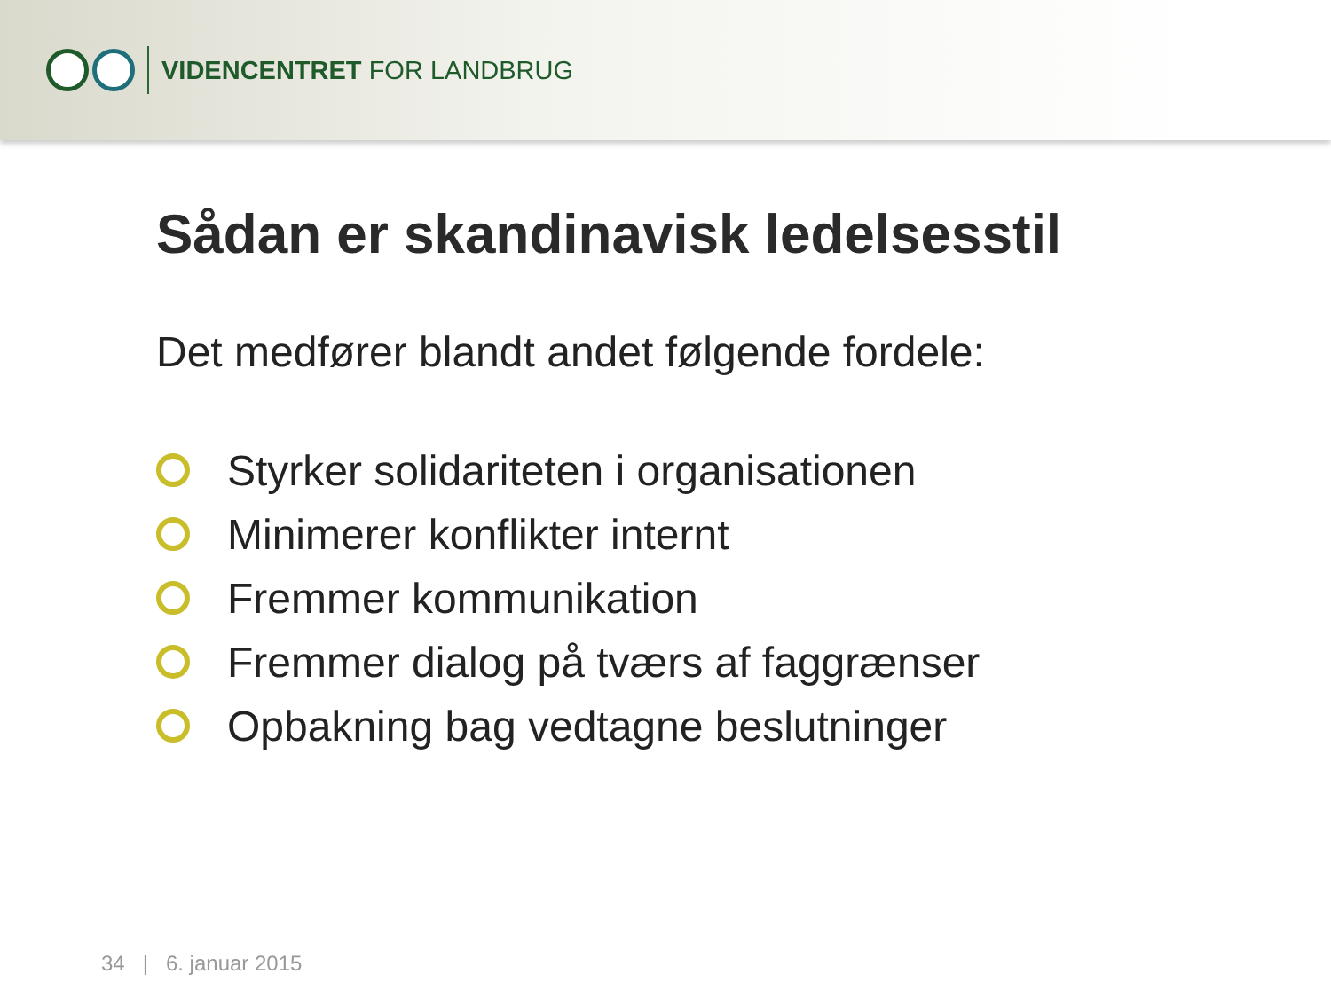VIDENCENTRET FOR LANDBRUG
Sådan er skandinavisk ledelsesstil
Det medfører blandt andet følgende fordele:
Styrker solidariteten i organisationen
Minimerer konflikter internt
Fremmer kommunikation
Fremmer dialog på tværs af faggrænser
Opbakning bag vedtagne beslutninger
34 | 6. januar 2015